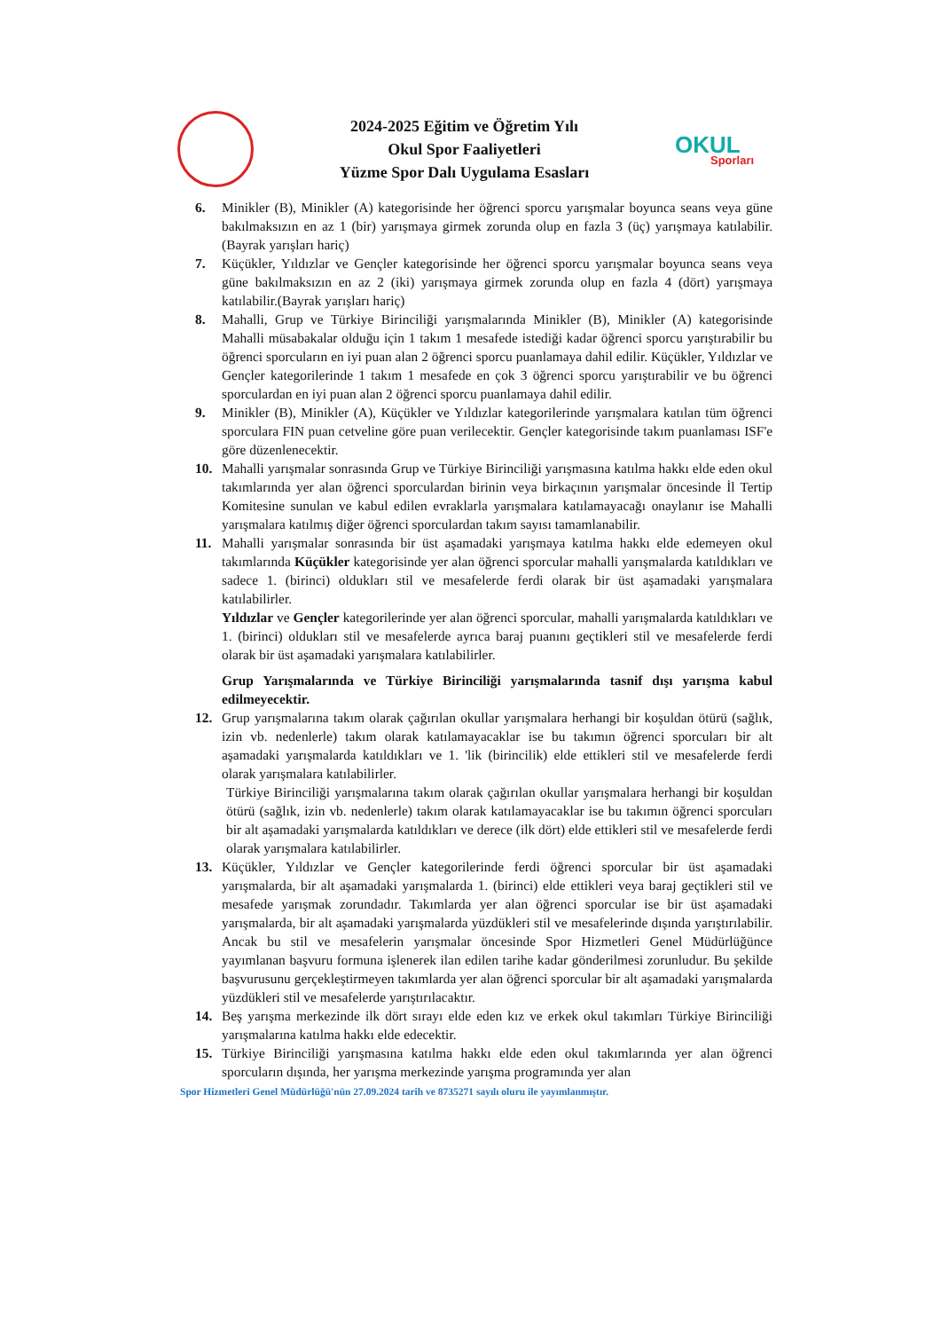2024-2025 Eğitim ve Öğretim Yılı
Okul Spor Faaliyetleri
Yüzme Spor Dalı Uygulama Esasları
OKUL
Sporları
6. Minikler (B), Minikler (A) kategorisinde her öğrenci sporcu yarışmalar boyunca seans veya güne bakılmaksızın en az 1 (bir) yarışmaya girmek zorunda olup en fazla 3 (üç) yarışmaya katılabilir. (Bayrak yarışları hariç)
7. Küçükler, Yıldızlar ve Gençler kategorisinde her öğrenci sporcu yarışmalar boyunca seans veya güne bakılmaksızın en az 2 (iki) yarışmaya girmek zorunda olup en fazla 4 (dört) yarışmaya katılabilir.(Bayrak yarışları hariç)
8. Mahalli, Grup ve Türkiye Birinciliği yarışmalarında Minikler (B), Minikler (A) kategorisinde Mahalli müsabakalar olduğu için 1 takım 1 mesafede istediği kadar öğrenci sporcu yarıştırabilir bu öğrenci sporcuların en iyi puan alan 2 öğrenci sporcu puanlamaya dahil edilir. Küçükler, Yıldızlar ve Gençler kategorilerinde 1 takım 1 mesafede en çok 3 öğrenci sporcu yarıştırabilir ve bu öğrenci sporculardan en iyi puan alan 2 öğrenci sporcu puanlamaya dahil edilir.
9. Minikler (B), Minikler (A), Küçükler ve Yıldızlar kategorilerinde yarışmalara katılan tüm öğrenci sporculara FIN puan cetveline göre puan verilecektir. Gençler kategorisinde takım puanlaması ISF'e göre düzenlenecektir.
10. Mahalli yarışmalar sonrasında Grup ve Türkiye Birinciliği yarışmasına katılma hakkı elde eden okul takımlarında yer alan öğrenci sporculardan birinin veya birkaçının yarışmalar öncesinde İl Tertip Komitesine sunulan ve kabul edilen evraklarla yarışmalara katılamayacağı onaylanır ise Mahalli yarışmalara katılmış diğer öğrenci sporculardan takım sayısı tamamlanabilir.
11. Mahalli yarışmalar sonrasında bir üst aşamadaki yarışmaya katılma hakkı elde edemeyen okul takımlarında Küçükler kategorisinde yer alan öğrenci sporcular mahalli yarışmalarda katıldıkları ve sadece 1. (birinci) oldukları stil ve mesafelerde ferdi olarak bir üst aşamadaki yarışmalara katılabilirler.
Yıldızlar ve Gençler kategorilerinde yer alan öğrenci sporcular, mahalli yarışmalarda katıldıkları ve 1. (birinci) oldukları stil ve mesafelerde ayrıca baraj puanını geçtikleri stil ve mesafelerde ferdi olarak bir üst aşamadaki yarışmalara katılabilirler.
Grup Yarışmalarında ve Türkiye Birinciliği yarışmalarında tasnif dışı yarışma kabul edilmeyecektir.
12. Grup yarışmalarına takım olarak çağırılan okullar yarışmalara herhangi bir koşuldan ötürü (sağlık, izin vb. nedenlerle) takım olarak katılamayacaklar ise bu takımın öğrenci sporcuları bir alt aşamadaki yarışmalarda katıldıkları ve 1. 'lik (birincilik) elde ettikleri stil ve mesafelerde ferdi olarak yarışmalara katılabilirler.
Türkiye Birinciliği yarışmalarına takım olarak çağırılan okullar yarışmalara herhangi bir koşuldan ötürü (sağlık, izin vb. nedenlerle) takım olarak katılamayacaklar ise bu takımın öğrenci sporcuları bir alt aşamadaki yarışmalarda katıldıkları ve derece (ilk dört) elde ettikleri stil ve mesafelerde ferdi olarak yarışmalara katılabilirler.
13. Küçükler, Yıldızlar ve Gençler kategorilerinde ferdi öğrenci sporcular bir üst aşamadaki yarışmalarda, bir alt aşamadaki yarışmalarda 1. (birinci) elde ettikleri veya baraj geçtikleri stil ve mesafede yarışmak zorundadır. Takımlarda yer alan öğrenci sporcular ise bir üst aşamadaki yarışmalarda, bir alt aşamadaki yarışmalarda yüzdükleri stil ve mesafelerinde dışında yarıştırılabilir. Ancak bu stil ve mesafelerin yarışmalar öncesinde Spor Hizmetleri Genel Müdürlüğünce yayımlanan başvuru formuna işlenerek ilan edilen tarihe kadar gönderilmesi zorunludur. Bu şekilde başvurusunu gerçekleştirmeyen takımlarda yer alan öğrenci sporcular bir alt aşamadaki yarışmalarda yüzdükleri stil ve mesafelerde yarıştırılacaktır.
14. Beş yarışma merkezinde ilk dört sırayı elde eden kız ve erkek okul takımları Türkiye Birinciliği yarışmalarına katılma hakkı elde edecektir.
15. Türkiye Birinciliği yarışmasına katılma hakkı elde eden okul takımlarında yer alan öğrenci sporcuların dışında, her yarışma merkezinde yarışma programında yer alan
Spor Hizmetleri Genel Müdürlüğü'nün 27.09.2024 tarih ve 8735271 sayılı oluru ile yayımlanmıştır.